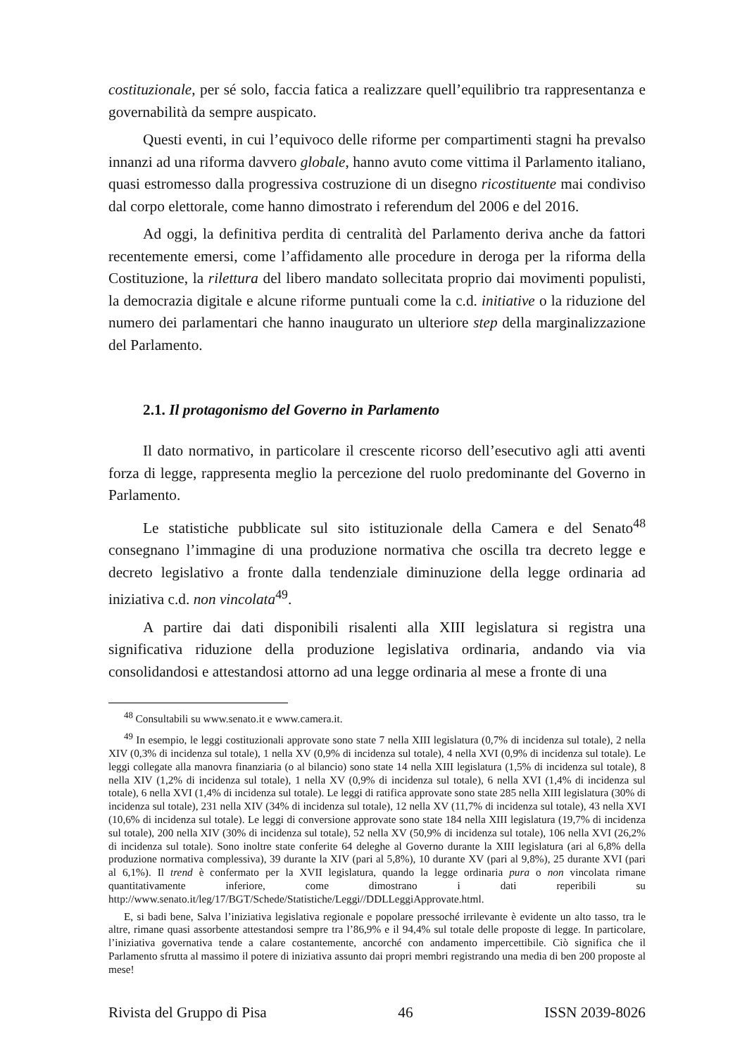costituzionale, per sé solo, faccia fatica a realizzare quell’equilibrio tra rappresentanza e governabilità da sempre auspicato.
Questi eventi, in cui l’equivoco delle riforme per compartimenti stagni ha prevalso innanzi ad una riforma davvero globale, hanno avuto come vittima il Parlamento italiano, quasi estromesso dalla progressiva costruzione di un disegno ricostituente mai condiviso dal corpo elettorale, come hanno dimostrato i referendum del 2006 e del 2016.
Ad oggi, la definitiva perdita di centralità del Parlamento deriva anche da fattori recentemente emersi, come l’affidamento alle procedure in deroga per la riforma della Costituzione, la rilettura del libero mandato sollecitata proprio dai movimenti populisti, la democrazia digitale e alcune riforme puntuali come la c.d. initiative o la riduzione del numero dei parlamentari che hanno inaugurato un ulteriore step della marginalizzazione del Parlamento.
2.1. Il protagonismo del Governo in Parlamento
Il dato normativo, in particolare il crescente ricorso dell’esecutivo agli atti aventi forza di legge, rappresenta meglio la percezione del ruolo predominante del Governo in Parlamento.
Le statistiche pubblicate sul sito istituzionale della Camera e del Senato<sup>48</sup> consegnano l’immagine di una produzione normativa che oscilla tra decreto legge e decreto legislativo a fronte dalla tendenziale diminuzione della legge ordinaria ad iniziativa c.d. non vincolata<sup>49</sup>.
A partire dai dati disponibili risalenti alla XIII legislatura si registra una significativa riduzione della produzione legislativa ordinaria, andando via via consolidandosi e attestandosi attorno ad una legge ordinaria al mese a fronte di una
<sup>48</sup> Consultabili su www.senato.it e www.camera.it.
<sup>49</sup> In esempio, le leggi costituzionali approvate sono state 7 nella XIII legislatura (0,7% di incidenza sul totale), 2 nella XIV (0,3% di incidenza sul totale), 1 nella XV (0,9% di incidenza sul totale), 4 nella XVI (0,9% di incidenza sul totale). Le leggi collegate alla manovra finanziaria (o al bilancio) sono state 14 nella XIII legislatura (1,5% di incidenza sul totale), 8 nella XIV (1,2% di incidenza sul totale), 1 nella XV (0,9% di incidenza sul totale), 6 nella XVI (1,4% di incidenza sul totale), 6 nella XVI (1,4% di incidenza sul totale). Le leggi di ratifica approvate sono state 285 nella XIII legislatura (30% di incidenza sul totale), 231 nella XIV (34% di incidenza sul totale), 12 nella XV (11,7% di incidenza sul totale), 43 nella XVI (10,6% di incidenza sul totale). Le leggi di conversione approvate sono state 184 nella XIII legislatura (19,7% di incidenza sul totale), 200 nella XIV (30% di incidenza sul totale), 52 nella XV (50,9% di incidenza sul totale), 106 nella XVI (26,2% di incidenza sul totale). Sono inoltre state conferite 64 deleghe al Governo durante la XIII legislatura (ari al 6,8% della produzione normativa complessiva), 39 durante la XIV (pari al 5,8%), 10 durante XV (pari al 9,8%), 25 durante XVI (pari al 6,1%). Il trend è confermato per la XVII legislatura, quando la legge ordinaria pura o non vincolata rimane quantitativamente inferiore, come dimostrano i dati reperibili su http://www.senato.it/leg/17/BGT/Schede/Statistiche/Leggi//DDLLeggiApprovate.html.
E, si badi bene, Salva l’iniziativa legislativa regionale e popolare pressoché irrilevante è evidente un alto tasso, tra le altre, rimane quasi assorbente attestandosi sempre tra l’86,9% e il 94,4% sul totale delle proposte di legge. In particolare, l’iniziativa governativa tende a calare costantemente, ancorché con andamento impercettibile. Ciò significa che il Parlamento sfrutta al massimo il potere di iniziativa assunto dai propri membri registrando una media di ben 200 proposte al mese!
Rivista del Gruppo di Pisa 46 ISSN 2039-8026